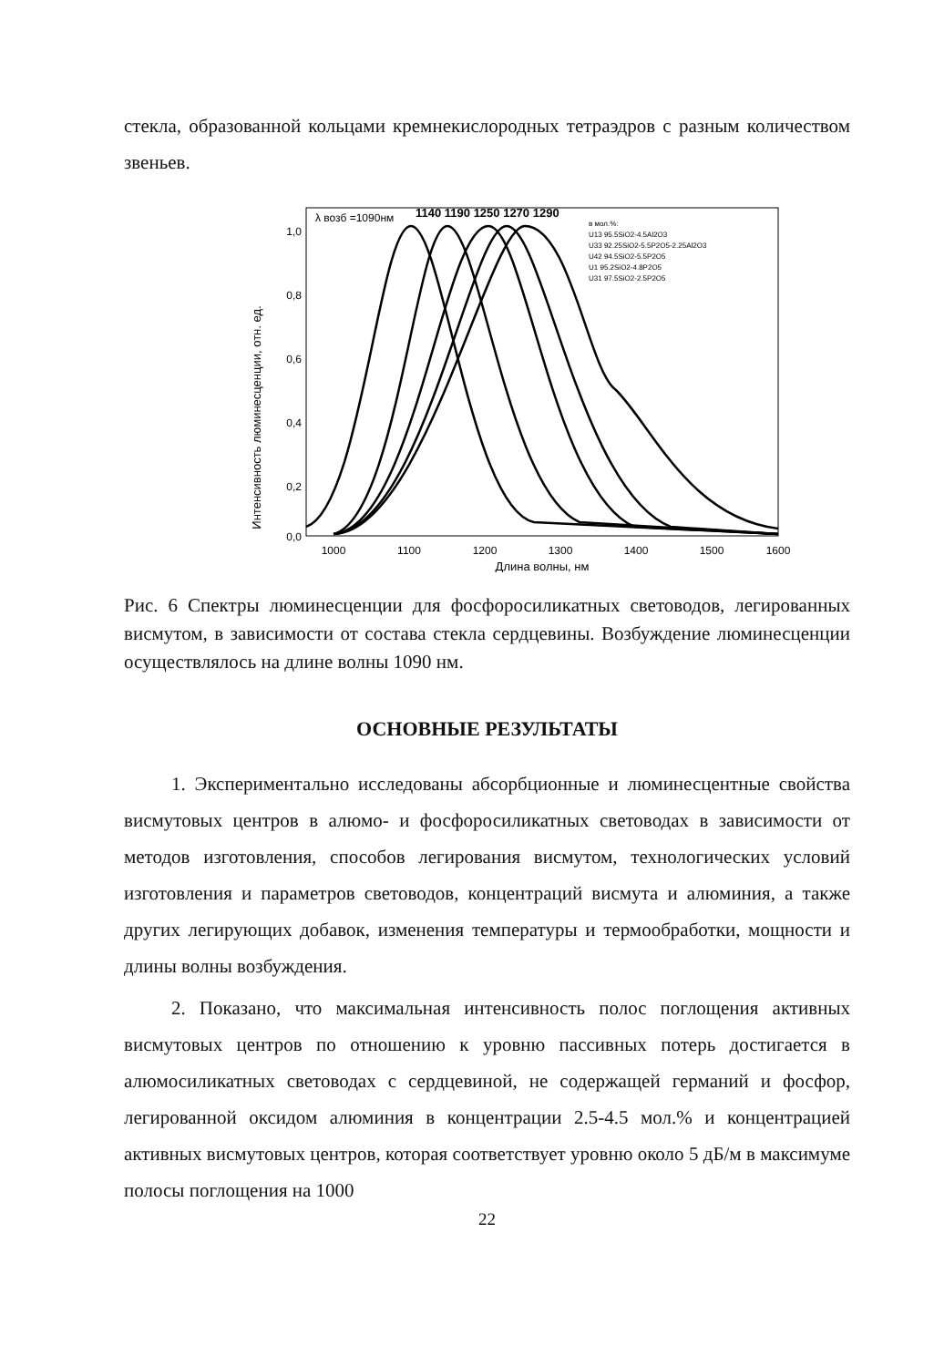стекла, образованной кольцами кремнекислородных тетраэдров с разным количеством звеньев.
Интенсивность люминесценции, отн. ед.
1,0
0,8
0,6
0,4
0,2
0,0
1000
1100
1200
1300
1400
1500
1600
Длина волны, нм
λ возб =1090нм
1140 1190 1250 1270 1290
в мол.%:
U13 95.5SiO2-4.5Al2O3
U33 92.25SiO2-5.5P2O5-2.25Al2O3
U42 94.5SiO2-5.5P2O5
U1 95.2SiO2-4.8P2O5
U31 97.5SiO2-2.5P2O5
Рис. 6 Спектры люминесценции для фосфоросиликатных световодов, легированных висмутом, в зависимости от состава стекла сердцевины. Возбуждение люминесценции осуществлялось на длине волны 1090 нм.
ОСНОВНЫЕ РЕЗУЛЬТАТЫ
1. Экспериментально исследованы абсорбционные и люминесцентные свойства висмутовых центров в алюмо- и фосфоросиликатных световодах в зависимости от методов изготовления, способов легирования висмутом, технологических условий изготовления и параметров световодов, концентраций висмута и алюминия, а также других легирующих добавок, изменения температуры и термообработки, мощности и длины волны возбуждения.
2. Показано, что максимальная интенсивность полос поглощения активных висмутовых центров по отношению к уровню пассивных потерь достигается в алюмосиликатных световодах с сердцевиной, не содержащей германий и фосфор, легированной оксидом алюминия в концентрации 2.5-4.5 мол.% и концентрацией активных висмутовых центров, которая соответствует уровню около 5 дБ/м в максимуме полосы поглощения на 1000
22